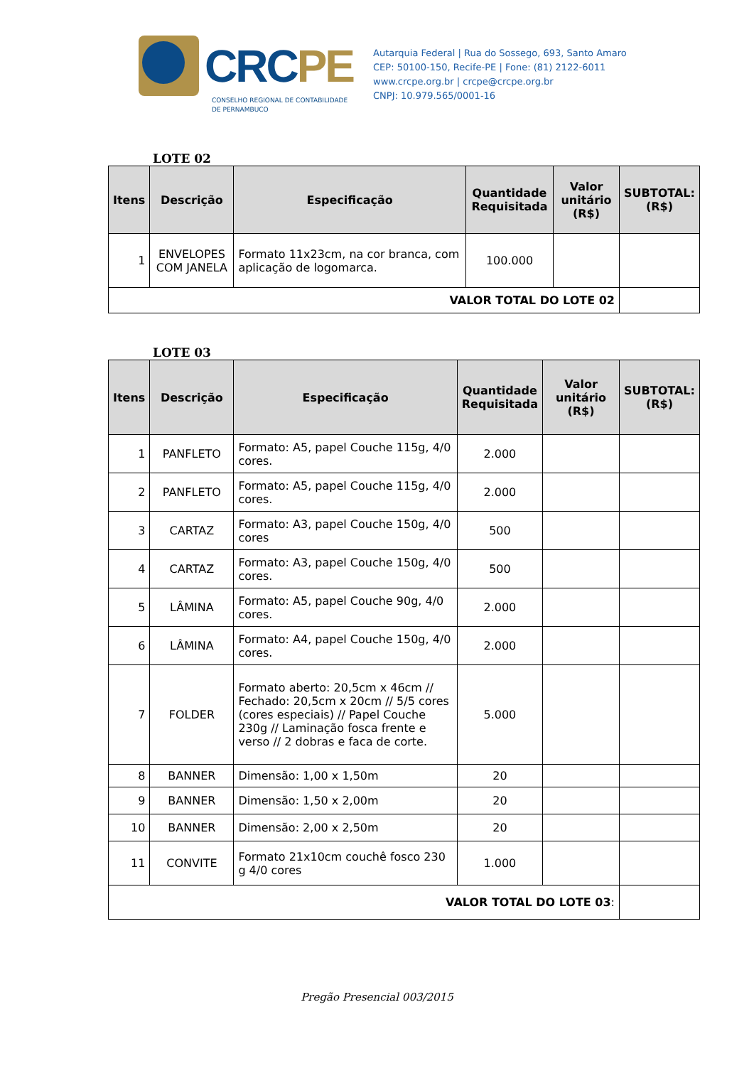CRCPE
CONSELHO REGIONAL DE CONTABILIDADE
DE PERNAMBUCO
Autarquia Federal | Rua do Sossego, 693, Santo Amaro
CEP: 50100-150, Recife-PE | Fone: (81) 2122-6011
www.crcpe.org.br | crcpe@crcpe.org.br
CNPJ: 10.979.565/0001-16
LOTE 02
| Itens | Descrição | Especificação | Quantidade Requisitada | Valor unitário (R$) | SUBTOTAL: (R$) |
| --- | --- | --- | --- | --- | --- |
| 1 | ENVELOPES COM JANELA | Formato 11x23cm, na cor branca, com aplicação de logomarca. | 100.000 | | |
| VALOR TOTAL DO LOTE 02 | | | | | |
LOTE 03
| Itens | Descrição | Especificação | Quantidade Requisitada | Valor unitário (R$) | SUBTOTAL: (R$) |
| --- | --- | --- | --- | --- | --- |
| 1 | PANFLETO | Formato: A5, papel Couche 115g, 4/0 cores. | 2.000 | | |
| 2 | PANFLETO | Formato: A5, papel Couche 115g, 4/0 cores. | 2.000 | | |
| 3 | CARTAZ | Formato: A3, papel Couche 150g, 4/0 cores | 500 | | |
| 4 | CARTAZ | Formato: A3, papel Couche 150g, 4/0 cores. | 500 | | |
| 5 | LÂMINA | Formato: A5, papel Couche 90g, 4/0 cores. | 2.000 | | |
| 6 | LÂMINA | Formato: A4, papel Couche 150g, 4/0 cores. | 2.000 | | |
| 7 | FOLDER | Formato aberto: 20,5cm x 46cm // Fechado: 20,5cm x 20cm // 5/5 cores (cores especiais) // Papel Couche 230g // Laminação fosca frente e verso // 2 dobras e faca de corte. | 5.000 | | |
| 8 | BANNER | Dimensão: 1,00 x 1,50m | 20 | | |
| 9 | BANNER | Dimensão: 1,50 x 2,00m | 20 | | |
| 10 | BANNER | Dimensão: 2,00 x 2,50m | 20 | | |
| 11 | CONVITE | Formato 21x10cm couchê fosco 230 g 4/0 cores | 1.000 | | |
| VALOR TOTAL DO LOTE 03 : | | | | | |
Pregão Presencial 003/2015